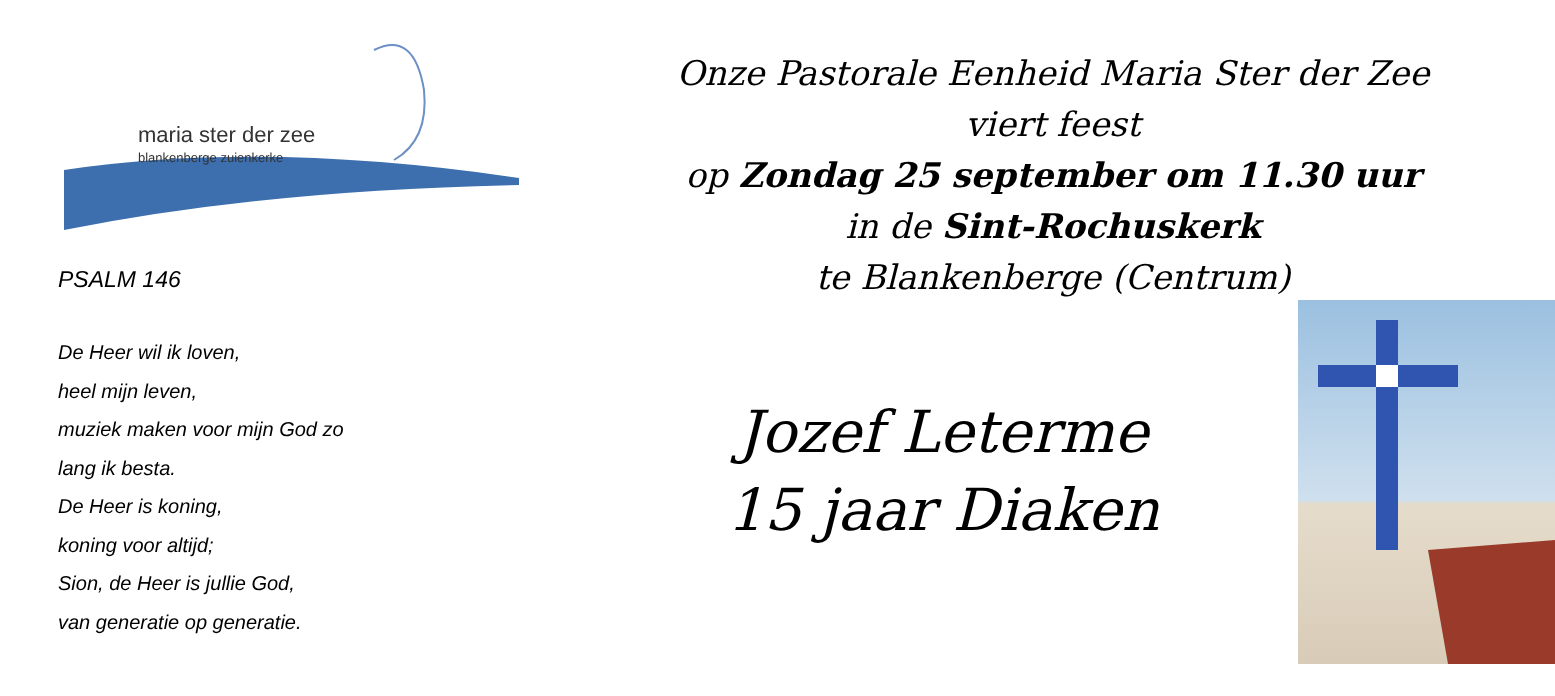maria ster der zee
blankenberge zuienkerke
PSALM 146
De Heer wil ik loven,
heel mijn leven,
muziek maken voor mijn God zo
lang ik besta.
De Heer is koning,
koning voor altijd;
Sion, de Heer is jullie God,
van generatie op generatie.
Onze Pastorale Eenheid Maria Ster der Zee
viert feest
op Zondag 25 september om 11.30 uur
in de Sint-Rochuskerk
te Blankenberge (Centrum)
Jozef Leterme
15 jaar Diaken